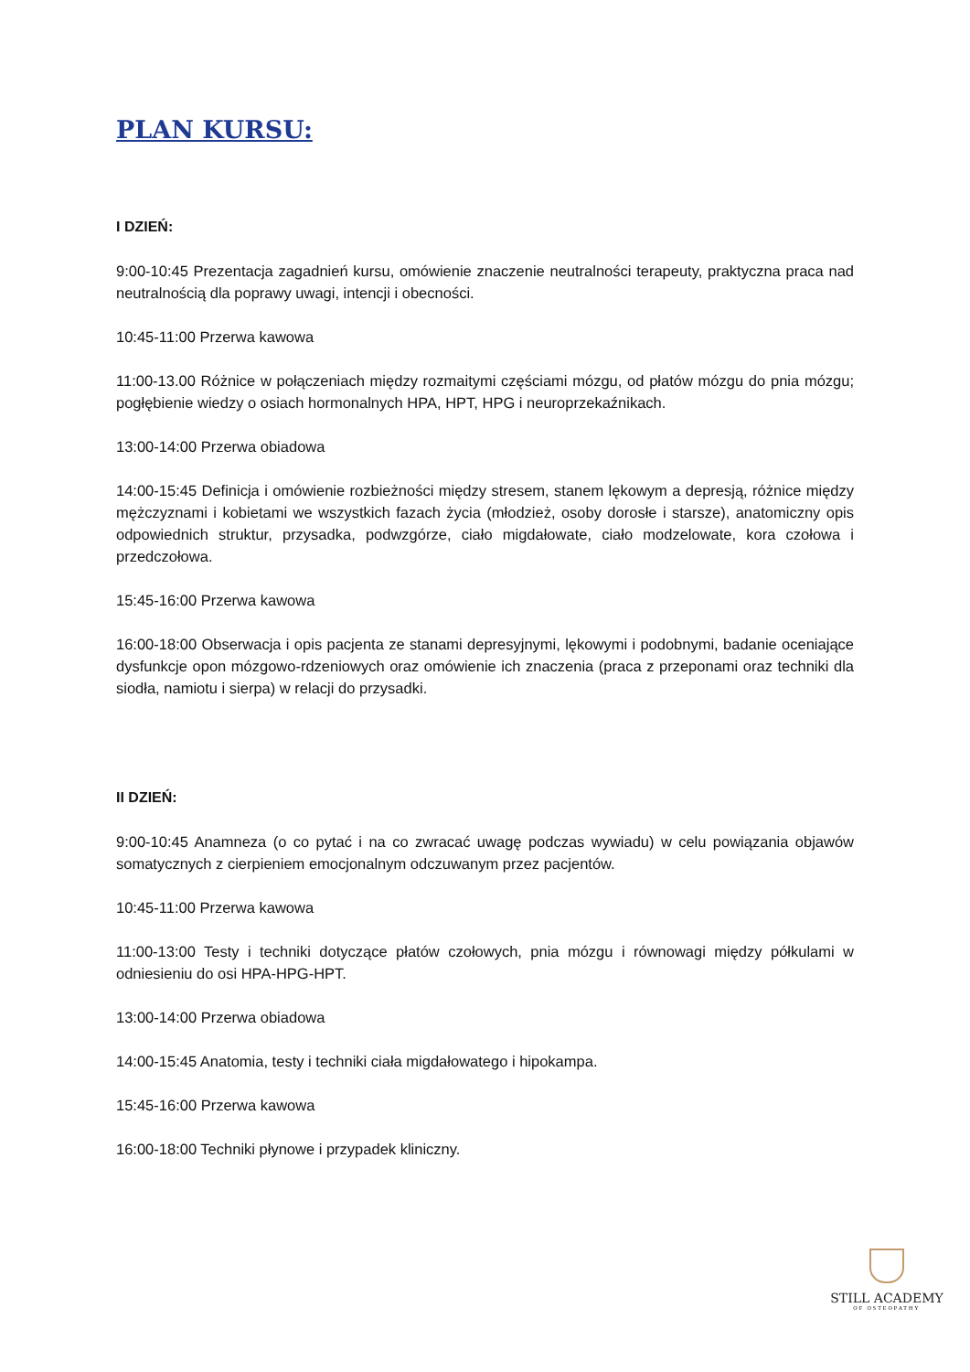PLAN KURSU:
I DZIEŃ:
9:00-10:45 Prezentacja zagadnień kursu, omówienie znaczenie neutralności terapeuty, praktyczna praca nad neutralnością dla poprawy uwagi, intencji i obecności.
10:45-11:00 Przerwa kawowa
11:00-13.00 Różnice w połączeniach między rozmaitymi częściami mózgu, od płatów mózgu do pnia mózgu; pogłębienie wiedzy o osiach hormonalnych HPA, HPT, HPG i neuroprzekaźnikach.
13:00-14:00 Przerwa obiadowa
14:00-15:45 Definicja i omówienie rozbieżności między stresem, stanem lękowym a depresją, różnice między mężczyznami i kobietami we wszystkich fazach życia (młodzież, osoby dorosłe i starsze), anatomiczny opis odpowiednich struktur, przysadka, podwzgórze, ciało migdałowate, ciało modzelowate, kora czołowa i przedczołowa.
15:45-16:00 Przerwa kawowa
16:00-18:00 Obserwacja i opis pacjenta ze stanami depresyjnymi, lękowymi i podobnymi, badanie oceniające dysfunkcje opon mózgowo-rdzeniowych oraz omówienie ich znaczenia (praca z przeponami oraz techniki dla siodła, namiotu i sierpa) w relacji do przysadki.
II DZIEŃ:
9:00-10:45 Anamneza (o co pytać i na co zwracać uwagę podczas wywiadu) w celu powiązania objawów somatycznych z cierpieniem emocjonalnym odczuwanym przez pacjentów.
10:45-11:00 Przerwa kawowa
11:00-13:00 Testy i techniki dotyczące płatów czołowych, pnia mózgu i równowagi między półkulami w odniesieniu do osi HPA-HPG-HPT.
13:00-14:00 Przerwa obiadowa
14:00-15:45 Anatomia, testy i techniki ciała migdałowatego i hipokampa.
15:45-16:00 Przerwa kawowa
16:00-18:00 Techniki płynowe i przypadek kliniczny.
STILL ACADEMY
OF OSTEOPATHY